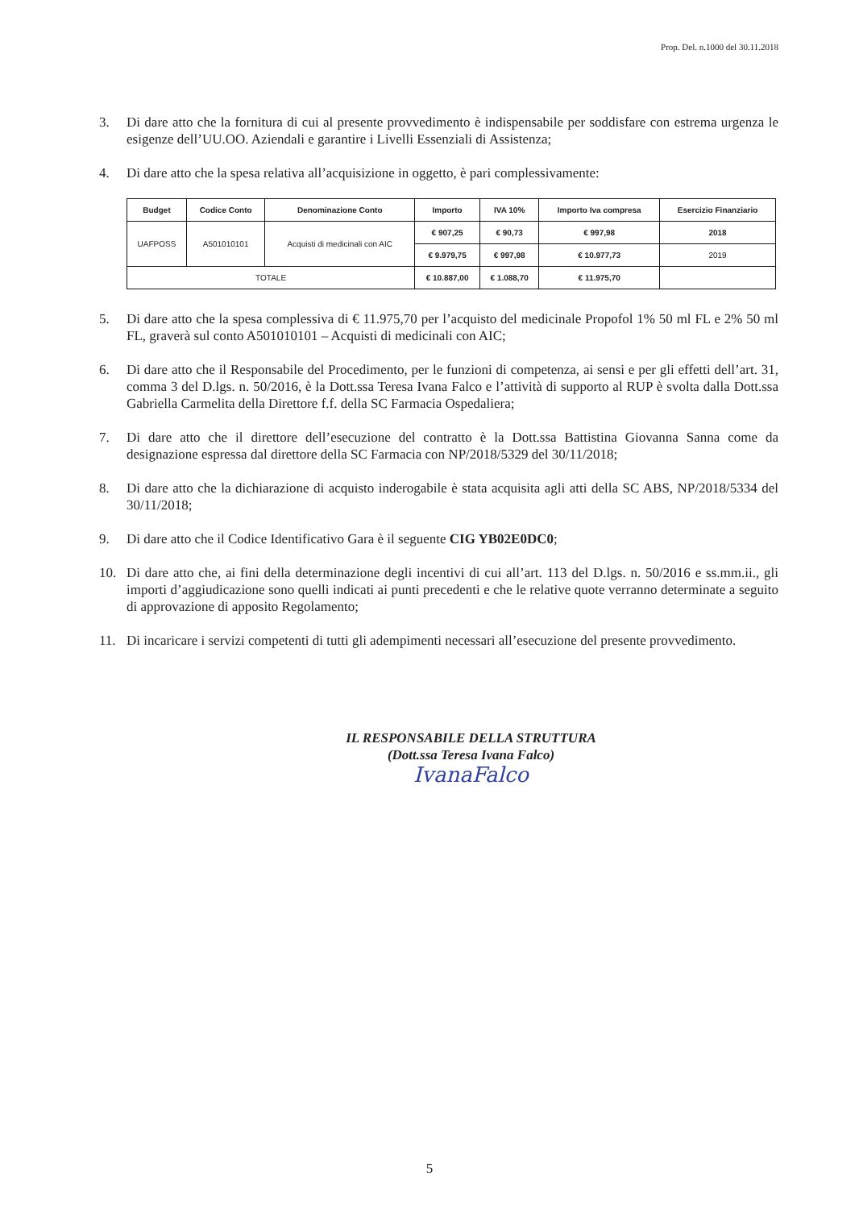Prop. Del. n.1000 del 30.11.2018
3. Di dare atto che la fornitura di cui al presente provvedimento è indispensabile per soddisfare con estrema urgenza le esigenze dell’UU.OO. Aziendali e garantire i Livelli Essenziali di Assistenza;
4. Di dare atto che la spesa relativa all’acquisizione in oggetto, è pari complessivamente:
| Budget | Codice Conto | Denominazione Conto | Importo | IVA 10% | Importo Iva compresa | Esercizio Finanziario |
| --- | --- | --- | --- | --- | --- | --- |
| UAFPOSS | A501010101 | Acquisti di medicinali con AIC | € 907,25 | € 90,73 | € 997,98 | 2018 |
| | | | € 9.979,75 | € 997,98 | € 10.977,73 | 2019 |
| TOTALE | | | € 10.887,00 | € 1.088,70 | € 11.975,70 | |
5. Di dare atto che la spesa complessiva di € 11.975,70 per l’acquisto del medicinale Propofol 1% 50 ml FL e 2% 50 ml FL, graverà sul conto A501010101 – Acquisti di medicinali con AIC;
6. Di dare atto che il Responsabile del Procedimento, per le funzioni di competenza, ai sensi e per gli effetti dell’art. 31, comma 3 del D.lgs. n. 50/2016, è la Dott.ssa Teresa Ivana Falco e l’attività di supporto al RUP è svolta dalla Dott.ssa Gabriella Carmelita della Direttore f.f. della SC Farmacia Ospedaliera;
7. Di dare atto che il direttore dell’esecuzione del contratto è la Dott.ssa Battistina Giovanna Sanna come da designazione espressa dal direttore della SC Farmacia con NP/2018/5329 del 30/11/2018;
8. Di dare atto che la dichiarazione di acquisto inderogabile è stata acquisita agli atti della SC ABS, NP/2018/5334 del 30/11/2018;
9. Di dare atto che il Codice Identificativo Gara è il seguente CIG YB02E0DC0;
10. Di dare atto che, ai fini della determinazione degli incentivi di cui all’art. 113 del D.lgs. n. 50/2016 e ss.mm.ii., gli importi d’aggiudicazione sono quelli indicati ai punti precedenti e che le relative quote verranno determinate a seguito di approvazione di apposito Regolamento;
11. Di incaricare i servizi competenti di tutti gli adempimenti necessari all’esecuzione del presente provvedimento.
IL RESPONSABILE DELLA STRUTTURA
(Dott.ssa Teresa Ivana Falco)
IvanaFalco
5